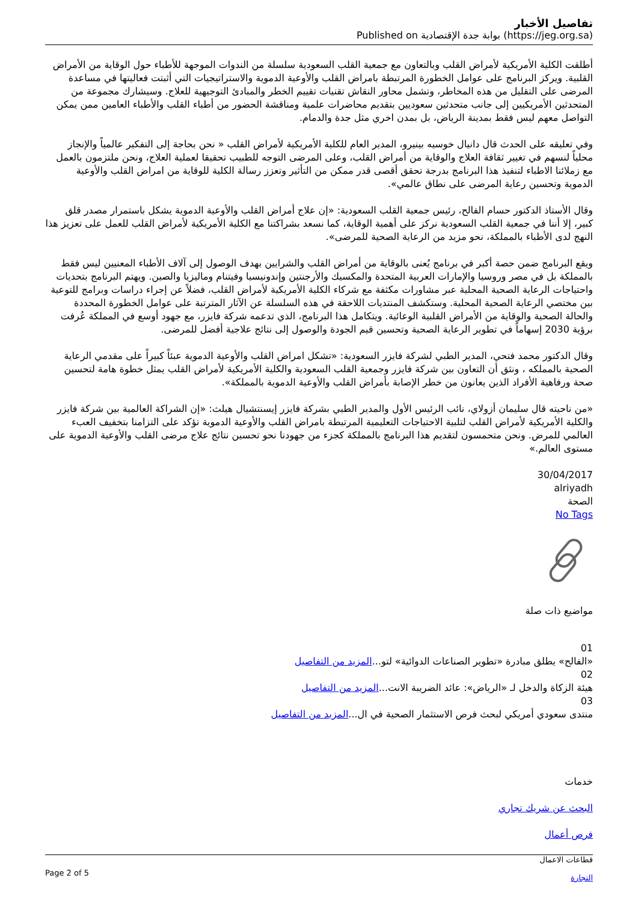تفاصيل الأخبار
Published on بوابة جدة الإقتصادية (https://jeg.org.sa)
أطلقت الكلية الأمريكية لأمراض القلب وبالتعاون مع جمعية القلب السعودية سلسلة من الندوات الموجهة للأطباء حول الوقاية من الأمراض القلبية. ويركز البرنامج على عوامل الخطورة المرتبطة بامراض القلب والأوعية الدموية والاستراتيجيات التي أثبتت فعاليتها في مساعدة المرضى على التقليل من هذه المخاطر، وتشمل محاور النقاش تقنيات تقييم الخطر والمبادئ التوجيهية للعلاج. وسيشارك مجموعة من المتحدثين الأمريكيين إلى جانب متحدثين سعوديين بتقديم محاضرات علمية ومناقشة الحضور من أطباء القلب والأطباء العامين ممن يمكن التواصل معهم ليس فقط بمدينة الرياض، بل بمدن اخري مثل جدة والدمام.
وفي تعليقه على الحدث قال دانيال خوسيه بينيرو، المدير العام للكلية الأمريكية لأمراض القلب « نحن بحاجة إلى التفكير عالمياً والإنجاز محلياً لنسهم في تغيير ثقافة العلاج والوقاية من أمراض القلب، وعلى المرضى التوجه للطبيب تحقيقا لعملية العلاج، ونحن ملتزمون بالعمل مع زملائنا الاطباء لتنفيذ هذا البرنامج بدرجة تحقق أقصى قدر ممكن من التأثير وتعزز رسالة الكلية للوقاية من امراض القلب والأوعية الدموية وتحسين رعاية المرضى على نطاق عالمي».
وقال الأستاذ الدكتور حسام الفالح، رئيس جمعية القلب السعودية: «إن علاج أمراض القلب والأوعية الدموية يشكل باستمرار مصدر قلق كبير، إلا أننا في جمعية القلب السعودية نركز على أهمية الوقاية، كما نسعد بشراكتنا مع الكلية الأمريكية لأمراض القلب للعمل على تعزيز هذا النهج لدى الأطباء بالمملكة، نحو مزيد من الرعاية الصحية للمرضى».
ويقع البرنامج ضمن حصة أكبر في برنامج يُعنى بالوقاية من أمراض القلب والشرايين بهدف الوصول إلى آلاف الأطباء المعنيين ليس فقط بالمملكة بل في مصر وروسيا والإمارات العربية المتحدة والمكسيك والأرجنتين وإندونيسيا وفيتنام وماليزيا والصين. ويهتم البرنامج بتحديات واحتياجات الرعاية الصحية المحلية عبر مشاورات مكثفة مع شركاء الكلية الأمريكية لأمراض القلب، فضلاً عن إجراء دراسات وبرامج للتوعية بين مختصي الرعاية الصحية المحلية. وستكشف المنتديات اللاحقة في هذه السلسلة عن الآثار المترتبة على عوامل الخطورة المحددة والحالة الصحية والوقاية من الأمراض القلبية الوعائية. ويتكامل هذا البرنامج، الذي تدعمه شركة فايزر، مع جهود أوسع في المملكة عُرفت برؤية 2030 إسهاماً في تطوير الرعاية الصحية وتحسين قيم الجودة والوصول إلى نتائج علاجية أفضل للمرضى.
وقال الدكتور محمد فتحي، المدير الطبي لشركة فايزر السعودية: «تشكل امراض القلب والأوعية الدموية عبئاً كبيراً على مقدمي الرعاية الصحية بالمملكه ، ونثق أن التعاون بين شركة فايزر وجمعية القلب السعودية والكلية الأمريكية لأمراض القلب يمثل خطوة هامة لتحسين صحة ورفاهية الأفراد الذين يعانون من خطر الإصابة بأمراض القلب والأوعية الدموية بالمملكة».
«من ناحيته قال سليمان أزولاي، نائب الرئيس الأول والمدير الطبي بشركة فايزر إيسنتشيال هيلث: «إن الشراكة العالمية بين شركة فايزر والكلية الأمريكية لأمراض القلب لتلبية الاحتياجات التعليمية المرتبطة بامراض القلب والأوعية الدموية تؤكد على التزامنا بتخفيف العبء العالمي للمرض. ونحن متحمسون لتقديم هذا البرنامج بالمملكة كجزء من جهودنا نحو تحسين نتائج علاج مرضى القلب والأوعية الدموية على مستوى العالم.»
30/04/2017
alriyadh
الصحة
No Tags
مواضيع ذات صلة
01
«الفالح» يطلق مبادرة «تطوير الصناعات الدوائية» لتو...المزيد من التفاصيل
02
هيئة الزكاة والدخل لـ «الرياض»: عائد الضريبة الانت...المزيد من التفاصيل
03
منتدى سعودي أمريكي لبحث فرص الاستثمار الصحية في ال...المزيد من التفاصيل
خدمات
البحث عن شريك تجاري
فرص أعمال
Page 2 of 5
قطاعات الاعمال
التجارة